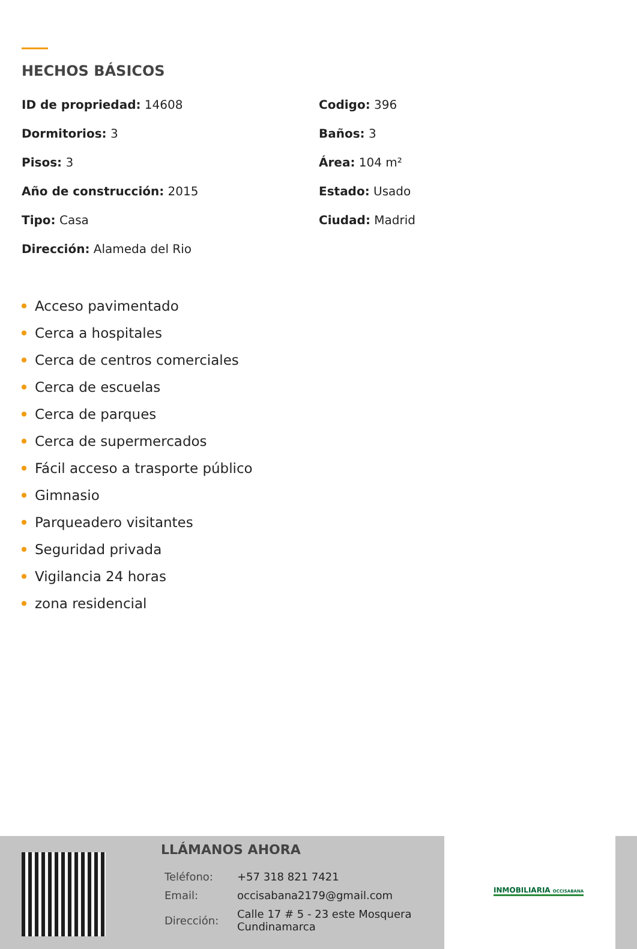HECHOS BÁSICOS
ID de propriedad: 14608
Codigo: 396
Dormitorios: 3
Baños: 3
Pisos: 3
Área: 104 m²
Año de construcción: 2015
Estado: Usado
Tipo: Casa
Ciudad: Madrid
Dirección: Alameda del Rio
Acceso pavimentado
Cerca a hospitales
Cerca de centros comerciales
Cerca de escuelas
Cerca de parques
Cerca de supermercados
Fácil acceso a trasporte público
Gimnasio
Parqueadero visitantes
Seguridad privada
Vigilancia 24 horas
zona residencial
LLÁMANOS AHORA
| Teléfono: | +57 318 821 7421 |
| Email: | occisabana2179@gmail.com |
| Dirección: | Calle 17 # 5 - 23 este Mosquera Cundinamarca |
INMOBILIARIA OCCISABANA